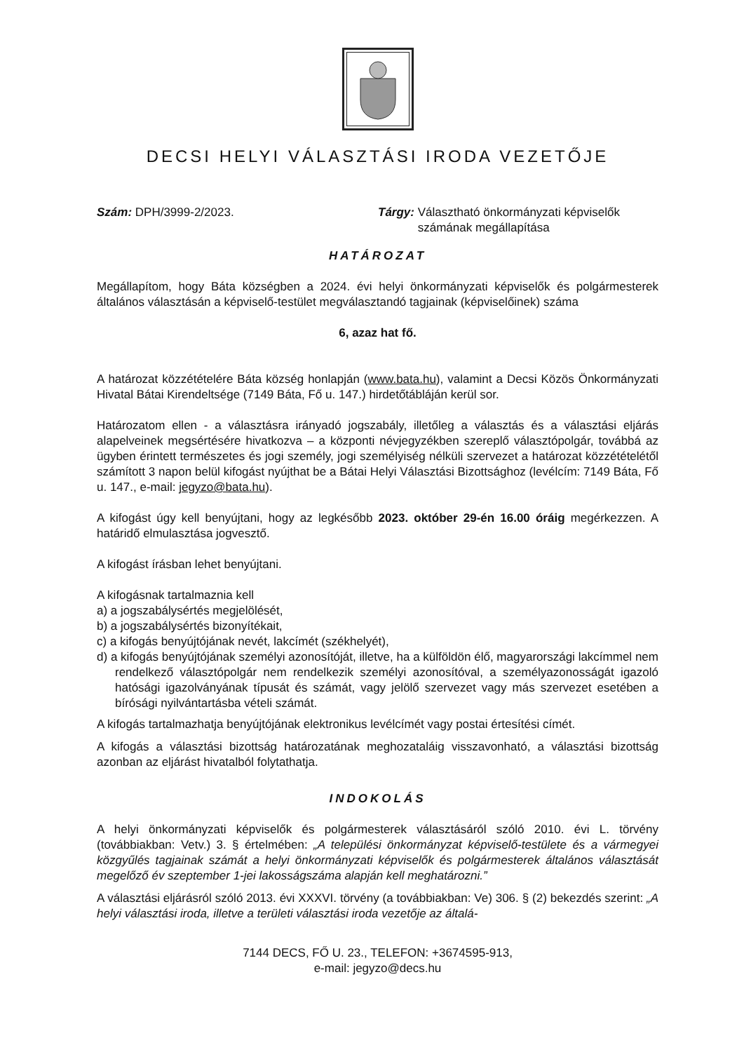DECSI HELYI VÁLASZTÁSI IRODA VEZETŐJE
Szám: DPH/3999-2/2023. Tárgy: Választható önkormányzati képviselők
számának megállapítása
HATÁROZAT
Megállapítom, hogy Báta községben a 2024. évi helyi önkormányzati képviselők és polgármesterek általános választásán a képviselő-testület megválasztandó tagjainak (képviselőinek) száma
6, azaz hat fő.
A határozat közzétételére Báta község honlapján (www.bata.hu), valamint a Decsi Közös Önkormányzati Hivatal Bátai Kirendeltsége (7149 Báta, Fő u. 147.) hirdetőtábláján kerül sor.
Határozatom ellen - a választásra irányadó jogszabály, illetőleg a választás és a választási eljárás alapelveinek megsértésére hivatkozva – a központi névjegyzékben szereplő választópolgár, továbbá az ügyben érintett természetes és jogi személy, jogi személyiség nélküli szervezet a határozat közzétételétől számított 3 napon belül kifogást nyújthat be a Bátai Helyi Választási Bizottsághoz (levélcím: 7149 Báta, Fő u. 147., e-mail: jegyzo@bata.hu).
A kifogást úgy kell benyújtani, hogy az legkésőbb 2023. október 29-én 16.00 óráig megérkezzen. A határidő elmulasztása jogvesztő.
A kifogást írásban lehet benyújtani.
A kifogásnak tartalmaznia kell
a) a jogszabálysértés megjelölését,
b) a jogszabálysértés bizonyítékait,
c) a kifogás benyújtójának nevét, lakcímét (székhelyét),
d) a kifogás benyújtójának személyi azonosítóját, illetve, ha a külföldön élő, magyarországi lakcímmel nem rendelkező választópolgár nem rendelkezik személyi azonosítóval, a személyazonosságát igazoló hatósági igazolványának típusát és számát, vagy jelölő szervezet vagy más szervezet esetében a bírósági nyilvántartásba vételi számát.
A kifogás tartalmazhatja benyújtójának elektronikus levélcímét vagy postai értesítési címét.
A kifogás a választási bizottság határozatának meghozataláig visszavonható, a választási bizottság azonban az eljárást hivatalból folytathatja.
INDOKOLÁS
A helyi önkormányzati képviselők és polgármesterek választásáról szóló 2010. évi L. törvény (továbbiakban: Vetv.) 3. § értelmében: „A települési önkormányzat képviselő-testülete és a vármegyei közgyűlés tagjainak számát a helyi önkormányzati képviselők és polgármesterek általános választását megelőző év szeptember 1-jei lakosságszáma alapján kell meghatározni.”
A választási eljárásról szóló 2013. évi XXXVI. törvény (a továbbiakban: Ve) 306. § (2) bekezdés szerint: „A helyi választási iroda, illetve a területi választási iroda vezetője az általá-
7144 DECS, FŐ U. 23., TELEFON: +3674595-913,
e-mail: jegyzo@decs.hu